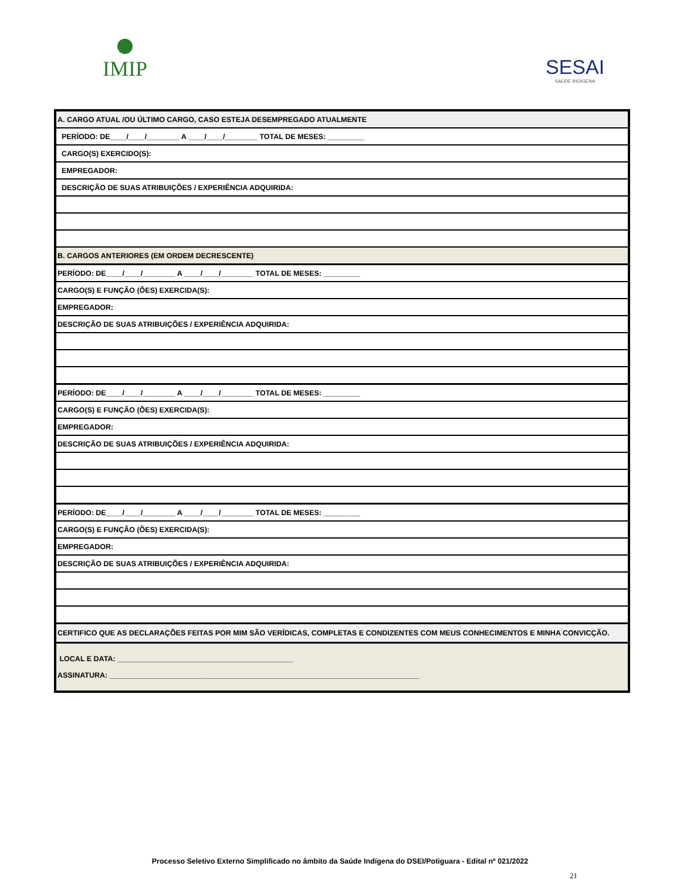IMIP
SESAI
SAÚDE INDÍGENA
| A. CARGO ATUAL /OU ÚLTIMO CARGO, CASO ESTEJA DESEMPREGADO ATUALMENTE |
| PERÍODO: DE____/____/________ A ____/____/________ TOTAL DE MESES: _________ |
| CARGO(S) EXERCIDO(S): |
| EMPREGADOR: |
| DESCRIÇÃO DE SUAS ATRIBUIÇÕES / EXPERIÊNCIA ADQUIRIDA: |
| B. CARGOS ANTERIORES (EM ORDEM DECRESCENTE) |
| PERÍODO: DE____/____/________ A ____/____/________ TOTAL DE MESES: _________ |
| CARGO(S) E FUNÇÃO (ÕES) EXERCIDA(S): |
| EMPREGADOR: |
| DESCRIÇÃO DE SUAS ATRIBUIÇÕES / EXPERIÊNCIA ADQUIRIDA: |
| PERÍODO: DE____/____/________ A ____/____/________ TOTAL DE MESES: _________ |
| CARGO(S) E FUNÇÃO (ÕES) EXERCIDA(S): |
| EMPREGADOR: |
| DESCRIÇÃO DE SUAS ATRIBUIÇÕES / EXPERIÊNCIA ADQUIRIDA: |
| PERÍODO: DE____/____/________ A ____/____/________ TOTAL DE MESES: _________ |
| CARGO(S) E FUNÇÃO (ÕES) EXERCIDA(S): |
| EMPREGADOR: |
| DESCRIÇÃO DE SUAS ATRIBUIÇÕES / EXPERIÊNCIA ADQUIRIDA: |
| CERTIFICO QUE AS DECLARAÇÕES FEITAS POR MIM SÃO VERÍDICAS, COMPLETAS E CONDIZENTES COM MEUS CONHECIMENTOS E MINHA CONVICÇÃO. |
| LOCAL E DATA: ___________________________________________ ASSINATURA: ____________________________________________________________________________ |
Processo Seletivo Externo Simplificado no âmbito da Saúde Indígena do DSEI/Potiguara - Edital nº 021/2022
21